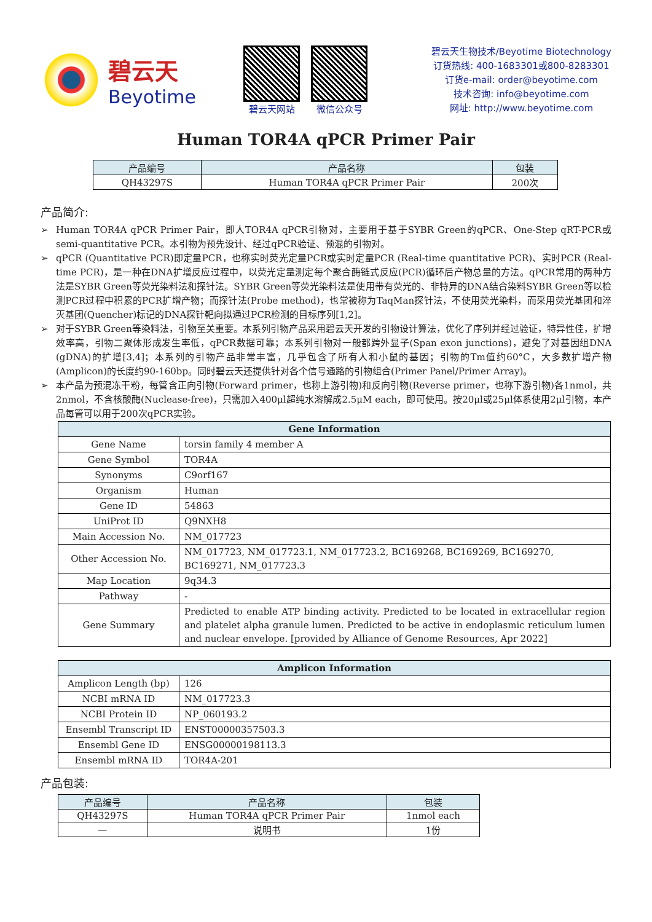碧云天
Beyotime
碧云天网站 微信公众号
碧云天生物技术/Beyotime Biotechnology
订货热线: 400-1683301或800-8283301
订货e-mail: order@beyotime.com
技术咨询: info@beyotime.com
网址: http://www.beyotime.com
Human TOR4A qPCR Primer Pair
| 产品编号 | 产品名称 | 包装 |
| --- | --- | --- |
| QH43297S | Human TOR4A qPCR Primer Pair | 200次 |
产品简介:
➢ Human TOR4A qPCR Primer Pair，即人TOR4A qPCR引物对，主要用于基于SYBR Green的qPCR、One-Step qRT-PCR或semi-quantitative PCR。本引物为预先设计、经过qPCR验证、预混的引物对。
➢ qPCR (Quantitative PCR)即定量PCR，也称实时荧光定量PCR或实时定量PCR (Real-time quantitative PCR)、实时PCR (Real-time PCR)，是一种在DNA扩增反应过程中，以荧光定量测定每个聚合酶链式反应(PCR)循环后产物总量的方法。qPCR常用的两种方法是SYBR Green等荧光染料法和探针法。SYBR Green等荧光染料法是使用带有荧光的、非特异的DNA结合染料SYBR Green等以检测PCR过程中积累的PCR扩增产物；而探针法(Probe method)，也常被称为TaqMan探针法，不使用荧光染料，而采用荧光基团和淬灭基团(Quencher)标记的DNA探针靶向拟通过PCR检测的目标序列[1,2]。
➢ 对于SYBR Green等染料法，引物至关重要。本系列引物产品采用碧云天开发的引物设计算法，优化了序列并经过验证，特异性佳，扩增效率高，引物二聚体形成发生率低，qPCR数据可靠；本系列引物对一般都跨外显子(Span exon junctions)，避免了对基因组DNA (gDNA)的扩增[3,4]；本系列的引物产品非常丰富，几乎包含了所有人和小鼠的基因；引物的Tm值约60°C，大多数扩增产物(Amplicon)的长度约90-160bp。同时碧云天还提供针对各个信号通路的引物组合(Primer Panel/Primer Array)。
➢ 本产品为预混冻干粉，每管含正向引物(Forward primer，也称上游引物)和反向引物(Reverse primer，也称下游引物)各1nmol，共2nmol，不含核酸酶(Nuclease-free)，只需加入400μl超纯水溶解成2.5μM each，即可使用。按20μl或25μl体系使用2μl引物，本产品每管可以用于200次qPCR实验。
| Gene Information | |
| Gene Name | torsin family 4 member A |
| Gene Symbol | TOR4A |
| Synonyms | C9orf167 |
| Organism | Human |
| Gene ID | 54863 |
| UniProt ID | Q9NXH8 |
| Main Accession No. | NM_017723 |
| Other Accession No. | NM_017723, NM_017723.1, NM_017723.2, BC169268, BC169269, BC169270, BC169271, NM_017723.3 |
| Map Location | 9q34.3 |
| Pathway | - |
| Gene Summary | Predicted to enable ATP binding activity. Predicted to be located in extracellular region and platelet alpha granule lumen. Predicted to be active in endoplasmic reticulum lumen and nuclear envelope. [provided by Alliance of Genome Resources, Apr 2022] |
| Amplicon Information | |
| Amplicon Length (bp) | 126 |
| NCBI mRNA ID | NM_017723.3 |
| NCBI Protein ID | NP_060193.2 |
| Ensembl Transcript ID | ENST00000357503.3 |
| Ensembl Gene ID | ENSG00000198113.3 |
| Ensembl mRNA ID | TOR4A-201 |
产品包装:
| 产品编号 | 产品名称 | 包装 |
| --- | --- | --- |
| QH43297S | Human TOR4A qPCR Primer Pair | 1nmol each |
| — | 说明书 | 1份 |